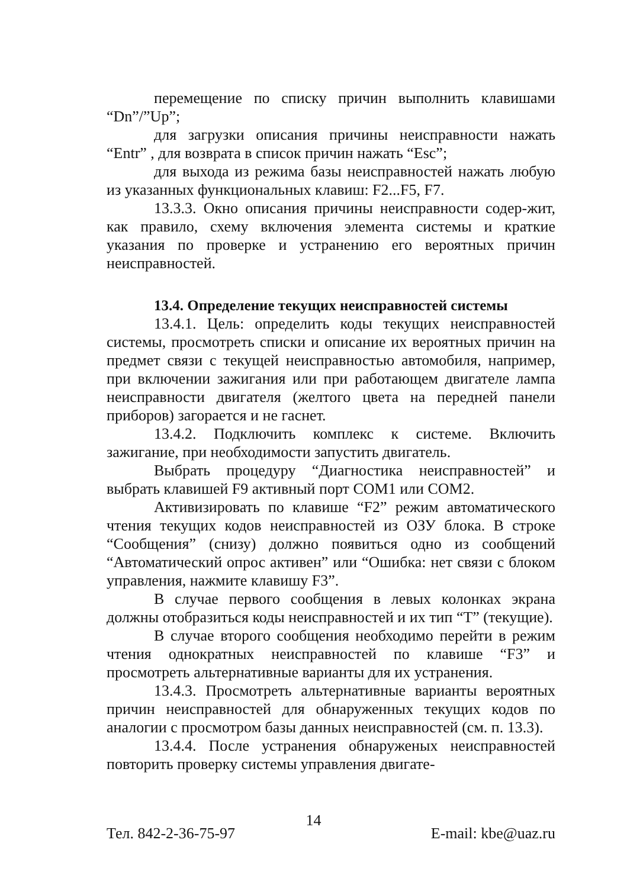перемещение по списку причин выполнить клавишами “Dn”/”Up”;
для загрузки описания причины неисправности нажать “Entr” , для возврата в список причин нажать “Esc”;
для выхода из режима базы неисправностей нажать любую из указанных функциональных клавиш: F2...F5, F7.
13.3.3. Окно описания причины неисправности содер-жит, как правило, схему включения элемента системы и краткие указания по проверке и устранению его вероятных причин неисправностей.
13.4. Определение текущих неисправностей системы
13.4.1. Цель: определить коды текущих неисправностей системы, просмотреть списки и описание их вероятных причин на предмет связи с текущей неисправностью автомобиля, например, при включении зажигания или при работающем двигателе лампа неисправности двигателя (желтого цвета на передней панели приборов) загорается и не гаснет.
13.4.2. Подключить комплекс к системе. Включить зажигание, при необходимости запустить двигатель.
Выбрать процедуру “Диагностика неисправностей” и выбрать клавишей F9 активный порт COM1 или COM2.
Активизировать по клавише “F2” режим автоматического чтения текущих кодов неисправностей из ОЗУ блока. В строке “Сообщения” (снизу) должно появиться одно из сообщений “Автоматический опрос активен” или “Ошибка: нет связи с блоком управления, нажмите клавишу F3”.
В случае первого сообщения в левых колонках экрана должны отобразиться коды неисправностей и их тип “T” (текущие).
В случае второго сообщения необходимо перейти в режим чтения однократных неисправностей по клавише “F3” и просмотреть альтернативные варианты для их устранения.
13.4.3. Просмотреть альтернативные варианты вероятных причин неисправностей для обнаруженных текущих кодов по аналогии с просмотром базы данных неисправностей (см. п. 13.3).
13.4.4. После устранения обнаруженых неисправностей повторить проверку системы управления двигате-
14
Тел. 842-2-36-75-97 E-mail: kbe@uaz.ru